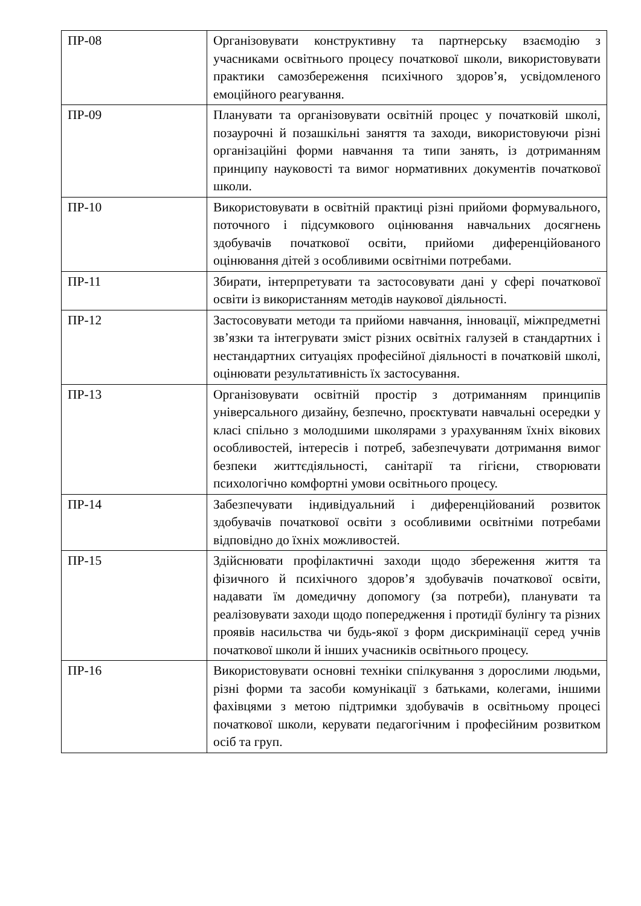| ПР-08 | Організовувати конструктивну та партнерську взаємодію з учасниками освітнього процесу початкової школи, використовувати практики самозбереження психічного здоров’я, усвідомленого емоційного реагування. |
| ПР-09 | Планувати та організовувати освітній процес у початковій школі, позаурочні й позашкільні заняття та заходи, використовуючи різні організаційні форми навчання та типи занять, із дотриманням принципу науковості та вимог нормативних документів початкової школи. |
| ПР-10 | Використовувати в освітній практиці різні прийоми формувального, поточного і підсумкового оцінювання навчальних досягнень здобувачів початкової освіти, прийоми диференційованого оцінювання дітей з особливими освітніми потребами. |
| ПР-11 | Збирати, інтерпретувати та застосовувати дані у сфері початкової освіти із використанням методів наукової діяльності. |
| ПР-12 | Застосовувати методи та прийоми навчання, інновації, міжпредметні зв’язки та інтегрувати зміст різних освітніх галузей в стандартних і нестандартних ситуаціях професійної діяльності в початковій школі, оцінювати результативність їх застосування. |
| ПР-13 | Організовувати освітній простір з дотриманням принципів універсального дизайну, безпечно, проєктувати навчальні осередки у класі спільно з молодшими школярами з урахуванням їхніх вікових особливостей, інтересів і потреб, забезпечувати дотримання вимог безпеки життєдіяльності, санітарії та гігієни, створювати психологічно комфортні умови освітнього процесу. |
| ПР-14 | Забезпечувати індивідуальний і диференційований розвиток здобувачів початкової освіти з особливими освітніми потребами відповідно до їхніх можливостей. |
| ПР-15 | Здійснювати профілактичні заходи щодо збереження життя та фізичного й психічного здоров’я здобувачів початкової освіти, надавати їм домедичну допомогу (за потреби), планувати та реалізовувати заходи щодо попередження і протидії булінгу та різних проявів насильства чи будь-якої з форм дискримінації серед учнів початкової школи й інших учасників освітнього процесу. |
| ПР-16 | Використовувати основні техніки спілкування з дорослими людьми, різні форми та засоби комунікації з батьками, колегами, іншими фахівцями з метою підтримки здобувачів в освітньому процесі початкової школи, керувати педагогічним і професійним розвитком осіб та груп. |